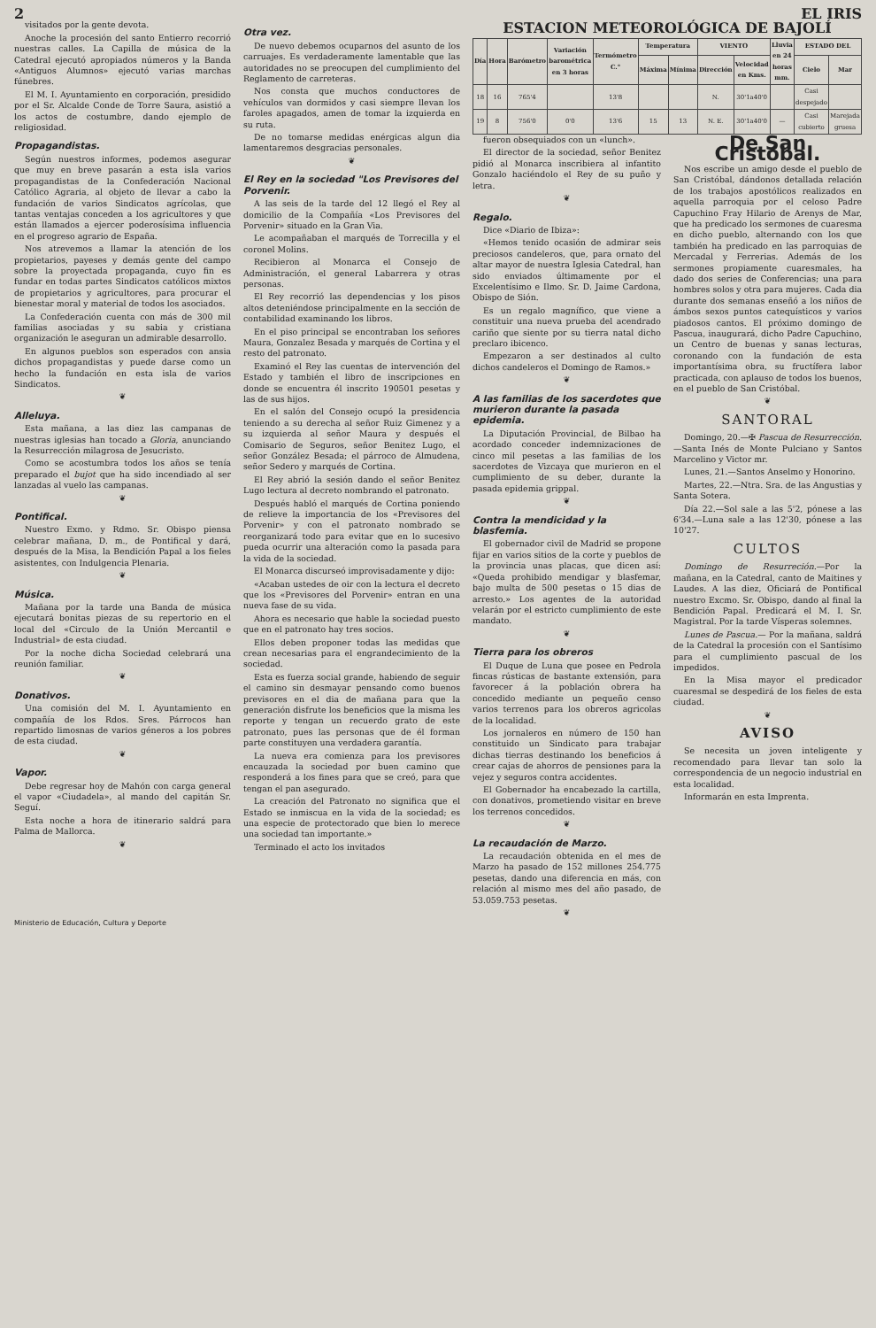2 EL IRIS
visitados por la gente devota.
Anoche la procesión del santo Entierro recorrió nuestras calles. La Capilla de música de la Catedral ejecutó apropiados números y la Banda «Antiguos Alumnos» ejecutó varias marchas fúnebres.
El M. I. Ayuntamiento en corporación, presidido por el Sr. Alcalde Conde de Torre Saura, asistió a los actos de costumbre, dando ejemplo de religiosidad.
Propagandistas.
Según nuestros informes, podemos asegurar que muy en breve pasarán a esta isla varios propagandistas de la Confederación Nacional Católico Agraria, al objeto de llevar a cabo la fundación de varios Sindicatos agrícolas, que tantas ventajas conceden a los agricultores y que están llamados a ejercer poderosísima influencia en el progreso agrario de España.
Nos atrevemos a llamar la atención de los propietarios, payeses y demás gente del campo sobre la proyectada propaganda, cuyo fin es fundar en todas partes Sindicatos católicos mixtos de propietarios y agricultores, para procurar el bienestar moral y material de todos los asociados.
La Confederación cuenta con más de 300 mil familias asociadas y su sabia y cristiana organización le aseguran un admirable desarrollo.
En algunos pueblos son esperados con ansia dichos propagandistas y puede darse como un hecho la fundación en esta isla de varios Sindicatos.
❦
Alleluya.
Esta mañana, a las diez las campanas de nuestras iglesias han tocado a Gloria, anunciando la Resurrección milagrosa de Jesucristo.
Como se acostumbra todos los años se tenía preparado el bujot que ha sido incendiado al ser lanzadas al vuelo las campanas.
❦
Pontifical.
Nuestro Exmo. y Rdmo. Sr. Obispo piensa celebrar mañana, D. m., de Pontifical y dará, después de la Misa, la Bendición Papal a los fieles asistentes, con Indulgencia Plenaria.
❦
Música.
Mañana por la tarde una Banda de música ejecutará bonitas piezas de su repertorio en el local del «Circulo de la Unión Mercantil e Industrial» de esta ciudad.
Por la noche dicha Sociedad celebrará una reunión familiar.
❦
Donativos.
Una comisión del M. I. Ayuntamiento en compañía de los Rdos. Sres. Párrocos han repartido limosnas de varios géneros a los pobres de esta ciudad.
❦
Vapor.
Debe regresar hoy de Mahón con carga general el vapor «Ciudadela», al mando del capitán Sr. Seguí.
Esta noche a hora de itinerario saldrá para Palma de Mallorca.
❦
Otra vez.
De nuevo debemos ocuparnos del asunto de los carruajes. Es verdaderamente lamentable que las autoridades no se preocupen del cumplimiento del Reglamento de carreteras.
Nos consta que muchos conductores de vehículos van dormidos y casi siempre llevan los faroles apagados, amen de tomar la izquierda en su ruta.
De no tomarse medidas enérgicas algun dia lamentaremos desgracias personales.
❦
El Rey en la sociedad "Los Previsores del Porvenir.
A las seis de la tarde del 12 llegó el Rey al domicilio de la Compañía «Los Previsores del Porvenir» situado en la Gran Via.
Le acompañaban el marqués de Torrecilla y el coronel Molins.
Recibieron al Monarca el Consejo de Administración, el general Labarrera y otras personas.
El Rey recorrió las dependencias y los pisos altos deteniéndose principalmente en la sección de contabilidad examinando los libros.
En el piso principal se encontraban los señores Maura, Gonzalez Besada y marqués de Cortina y el resto del patronato.
Examinó el Rey las cuentas de intervención del Estado y también el libro de inscripciones en donde se encuentra él inscrito 190501 pesetas y las de sus hijos.
En el salón del Consejo ocupó la presidencia teniendo a su derecha al señor Ruiz Gimenez y a su izquierda al señor Maura y después el Comisario de Seguros, señor Benitez Lugo, el señor González Besada; el párroco de Almudena, señor Sedero y marqués de Cortina.
El Rey abrió la sesión dando el señor Benitez Lugo lectura al decreto nombrando el patronato.
Después habló el marqués de Cortina poniendo de relieve la importancia de los «Previsores del Porvenir» y con el patronato nombrado se reorganizará todo para evitar que en lo sucesivo pueda ocurrir una alteración como la pasada para la vida de la sociedad.
El Monarca discurseó improvisadamente y dijo:
«Acaban ustedes de oir con la lectura el decreto que los «Previsores del Porvenir» entran en una nueva fase de su vida.
Ahora es necesario que hable la sociedad puesto que en el patronato hay tres socios.
Ellos deben proponer todas las medidas que crean necesarias para el engrandecimiento de la sociedad.
Esta es fuerza social grande, habiendo de seguir el camino sin desmayar pensando como buenos previsores en el dia de mañana para que la generación disfrute los beneficios que la misma les reporte y tengan un recuerdo grato de este patronato, pues las personas que de él forman parte constituyen una verdadera garantía.
La nueva era comienza para los previsores encauzada la sociedad por buen camino que responderá a los fines para que se creó, para que tengan el pan asegurado.
La creación del Patronato no significa que el Estado se inmiscua en la vida de la sociedad; es una especie de protectorado que bien lo merece una sociedad tan importante.»
Terminado el acto los invitados
ESTACION METEOROLÓGICA DE BAJOLÍ
| Día | Hora | Barómetro | Variación barométrica en 3 horas | Termómetro C.° | Temperatura | | VIENTO | | Lluvia en 24 horas mm. | ESTADO DEL | |
| --- | --- | --- | --- | --- | --- | --- | --- | --- | --- | --- | --- |
| | | | | | Máxima | Mínima | Dirección | Velocidad en Kms. | | Cielo | Mar |
| 18 | 16 | 765'4 | | 13'8 | | | N. | 30'1a40'0 | | Casi despejado | |
| 19 | 8 | 756'0 | 0'0 | 13'6 | 15 | 13 | N. E. | 30'1a40'0 | — | Casi cubierto | Marejada gruesa |
fueron obsequiados con un «lunch».
El director de la sociedad, señor Benitez pidió al Monarca inscribiera al infantito Gonzalo haciéndolo el Rey de su puño y letra.
❦
Regalo.
Dice «Diario de Ibiza»:
«Hemos tenido ocasión de admirar seis preciosos candeleros, que, para ornato del altar mayor de nuestra Iglesia Catedral, han sido enviados últimamente por el Excelentísimo e Ilmo. Sr. D. Jaime Cardona, Obispo de Sión.
Es un regalo magnífico, que viene a constituir una nueva prueba del acendrado cariño que siente por su tierra natal dicho preclaro ibicenco.
Empezaron a ser destinados al culto dichos candeleros el Domingo de Ramos.»
❦
A las familias de los sacerdotes que murieron durante la pasada epidemia.
La Diputación Provincial, de Bilbao ha acordado conceder indemnizaciones de cinco mil pesetas a las familias de los sacerdotes de Vizcaya que murieron en el cumplimiento de su deber, durante la pasada epidemia grippal.
❦
Contra la mendicidad y la blasfemia.
El gobernador civil de Madrid se propone fijar en varios sitios de la corte y pueblos de la provincia unas placas, que dicen así: «Queda prohibido mendigar y blasfemar, bajo multa de 500 pesetas o 15 dias de arresto.» Los agentes de la autoridad velarán por el estricto cumplimiento de este mandato.
❦
Tierra para los obreros
El Duque de Luna que posee en Pedrola fincas rústicas de bastante extensión, para favorecer á la población obrera ha concedido mediante un pequeño censo varios terrenos para los obreros agricolas de la localidad.
Los jornaleros en número de 150 han constituido un Sindicato para trabajar dichas tierras destinando los beneficios á crear cajas de ahorros de pensiones para la vejez y seguros contra accidentes.
El Gobernador ha encabezado la cartilla, con donativos, prometiendo visitar en breve los terrenos concedidos.
❦
La recaudación de Marzo.
La recaudación obtenida en el mes de Marzo ha pasado de 152 millones 254.775 pesetas, dando una diferencia en más, con relación al mismo mes del año pasado, de 53.059.753 pesetas.
❦
De San Cristóbal.
Nos escribe un amigo desde el pueblo de San Cristóbal, dándonos detallada relación de los trabajos apostólicos realizados en aquella parroquia por el celoso Padre Capuchino Fray Hilario de Arenys de Mar, que ha predicado los sermones de cuaresma en dicho pueblo, alternando con los que también ha predicado en las parroquias de Mercadal y Ferrerias. Además de los sermones propiamente cuaresmales, ha dado dos series de Conferencias; una para hombres solos y otra para mujeres. Cada dia durante dos semanas enseñó a los niños de ámbos sexos puntos catequísticos y varios piadosos cantos. El próximo domingo de Pascua, inaugurará, dicho Padre Capuchino, un Centro de buenas y sanas lecturas, coronando con la fundación de esta importantísima obra, su fructífera labor practicada, con aplauso de todos los buenos, en el pueblo de San Cristóbal.
❦
SANTORAL
Domingo, 20.—✠ Pascua de Resurrección.—Santa Inés de Monte Pulciano y Santos Marcelino y Victor mr.
Lunes, 21.—Santos Anselmo y Honorino.
Martes, 22.—Ntra. Sra. de las Angustias y Santa Sotera.
Día 22.—Sol sale a las 5'2, pónese a las 6'34.—Luna sale a las 12'30, pónese a las 10'27.
CULTOS
Domingo de Resurreción.—Por la mañana, en la Catedral, canto de Maitines y Laudes. A las diez, Oficiará de Pontifical nuestro Excmo. Sr. Obispo, dando al final la Bendición Papal. Predicará el M. I. Sr. Magistral. Por la tarde Vísperas solemnes.
Lunes de Pascua.— Por la mañana, saldrá de la Catedral la procesión con el Santísimo para el cumplimiento pascual de los impedidos.
En la Misa mayor el predicador cuaresmal se despedirá de los fieles de esta ciudad.
❦
AVISO
Se necesita un joven inteligente y recomendado para llevar tan solo la correspondencia de un negocio industrial en esta localidad.
Informarán en esta Imprenta.
Ministerio de Educación, Cultura y Deporte